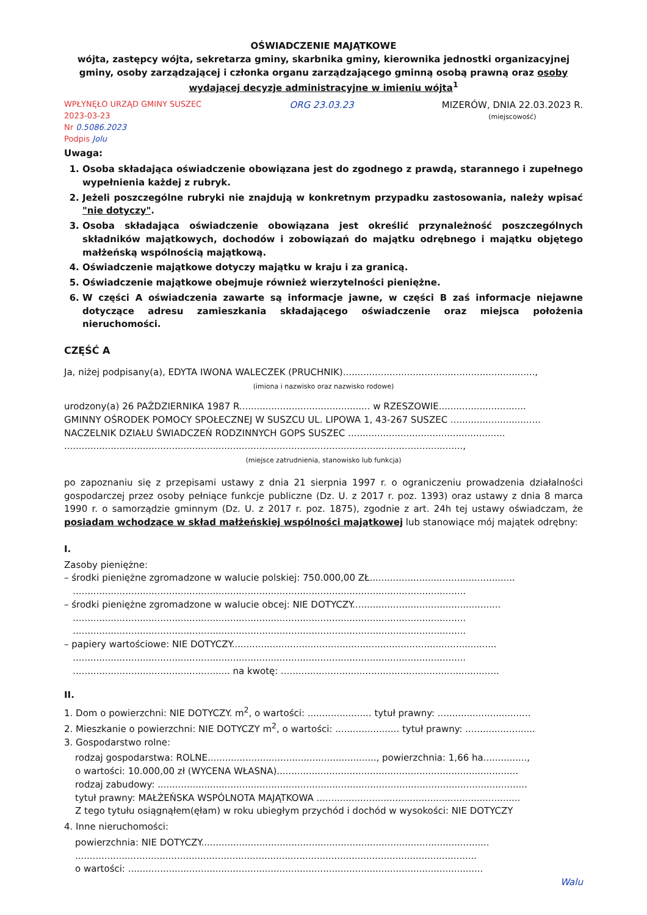OŚWIADCZENIE MAJĄTKOWE
wójta, zastępcy wójta, sekretarza gminy, skarbnika gminy, kierownika jednostki organizacyjnej gminy, osoby zarządzającej i członka organu zarządzającego gminną osobą prawną oraz osoby wydającej decyzje administracyjne w imieniu wójta<sup>1</sup>
WPŁYNĘŁO URZĄD GMINY SUSZEC
2023-03-23
Nr 0.5086.2023
Podpis Jolu
ORG 23.03.23 MIZERÓW, DNIA 22.03.2023 R.
(miejscowość)
Uwaga:
1. Osoba składająca oświadczenie obowiązana jest do zgodnego z prawdą, starannego i zupełnego wypełnienia każdej z rubryk.
2. Jeżeli poszczególne rubryki nie znajdują w konkretnym przypadku zastosowania, należy wpisać "nie dotyczy".
3. Osoba składająca oświadczenie obowiązana jest określić przynależność poszczególnych składników majątkowych, dochodów i zobowiązań do majątku odrębnego i majątku objętego małżeńską wspólnością majątkową.
4. Oświadczenie majątkowe dotyczy majątku w kraju i za granicą.
5. Oświadczenie majątkowe obejmuje również wierzytelności pieniężne.
6. W części A oświadczenia zawarte są informacje jawne, w części B zaś informacje niejawne dotyczące adresu zamieszkania składającego oświadczenie oraz miejsca położenia nieruchomości.
CZĘŚĆ A
Ja, niżej podpisany(a), EDYTA IWONA WALECZEK (PRUCHNIK)..................................................................,
(imiona i nazwisko oraz nazwisko rodowe)
urodzony(a) 26 PAŹDZIERNIKA 1987 R............................................. w RZESZOWIE..............................
GMINNY OŚRODEK POMOCY SPOŁECZNEJ W SUSZCU UL. LIPOWA 1, 43-267 SUSZEC ...............................
NACZELNIK DZIAŁU ŚWIADCZEŃ RODZINNYCH GOPS SUSZEC ......................................................
.........................................................................................................................................,
(miejsce zatrudnienia, stanowisko lub funkcja)
po zapoznaniu się z przepisami ustawy z dnia 21 sierpnia 1997 r. o ograniczeniu prowadzenia działalności gospodarczej przez osoby pełniące funkcje publiczne (Dz. U. z 2017 r. poz. 1393) oraz ustawy z dnia 8 marca 1990 r. o samorządzie gminnym (Dz. U. z 2017 r. poz. 1875), zgodnie z art. 24h tej ustawy oświadczam, że posiadam wchodzące w skład małżeńskiej wspólności majątkowej lub stanowiące mój majątek odrębny:
I.
Zasoby pieniężne:
– środki pieniężne zgromadzone w walucie polskiej: 750.000,00 ZŁ..................................................
.......................................................................................................................................
– środki pieniężne zgromadzone w walucie obcej: NIE DOTYCZY...................................................
.......................................................................................................................................
.......................................................................................................................................
– papiery wartościowe: NIE DOTYCZY...........................................................................................
.......................................................................................................................................
...................................................... na kwotę: ...........................................................................
II.
1. Dom o powierzchni: NIE DOTYCZY. m<sup>2</sup>, o wartości: ...................... tytuł prawny: ................................
2. Mieszkanie o powierzchni: NIE DOTYCZY m<sup>2</sup>, o wartości: ...................... tytuł prawny: ........................
3. Gospodarstwo rolne:
rodzaj gospodarstwa: ROLNE.........................................................., powierzchnia: 1,66 ha...............,
o wartości: 10.000,00 zł (WYCENA WŁASNA)...................................................................................
rodzaj zabudowy: ...............................................................................................................................
tytuł prawny: MAŁŻEŃSKA WSPÓLNOTA MAJĄTKOWA ......................................................................
Z tego tytułu osiągnąłem(ęłam) w roku ubiegłym przychód i dochód w wysokości: NIE DOTYCZY
4. Inne nieruchomości:
powierzchnia: NIE DOTYCZY...................................................................................................
..........................................................................................................................................
o wartości: ..........................................................................................................................
Walu